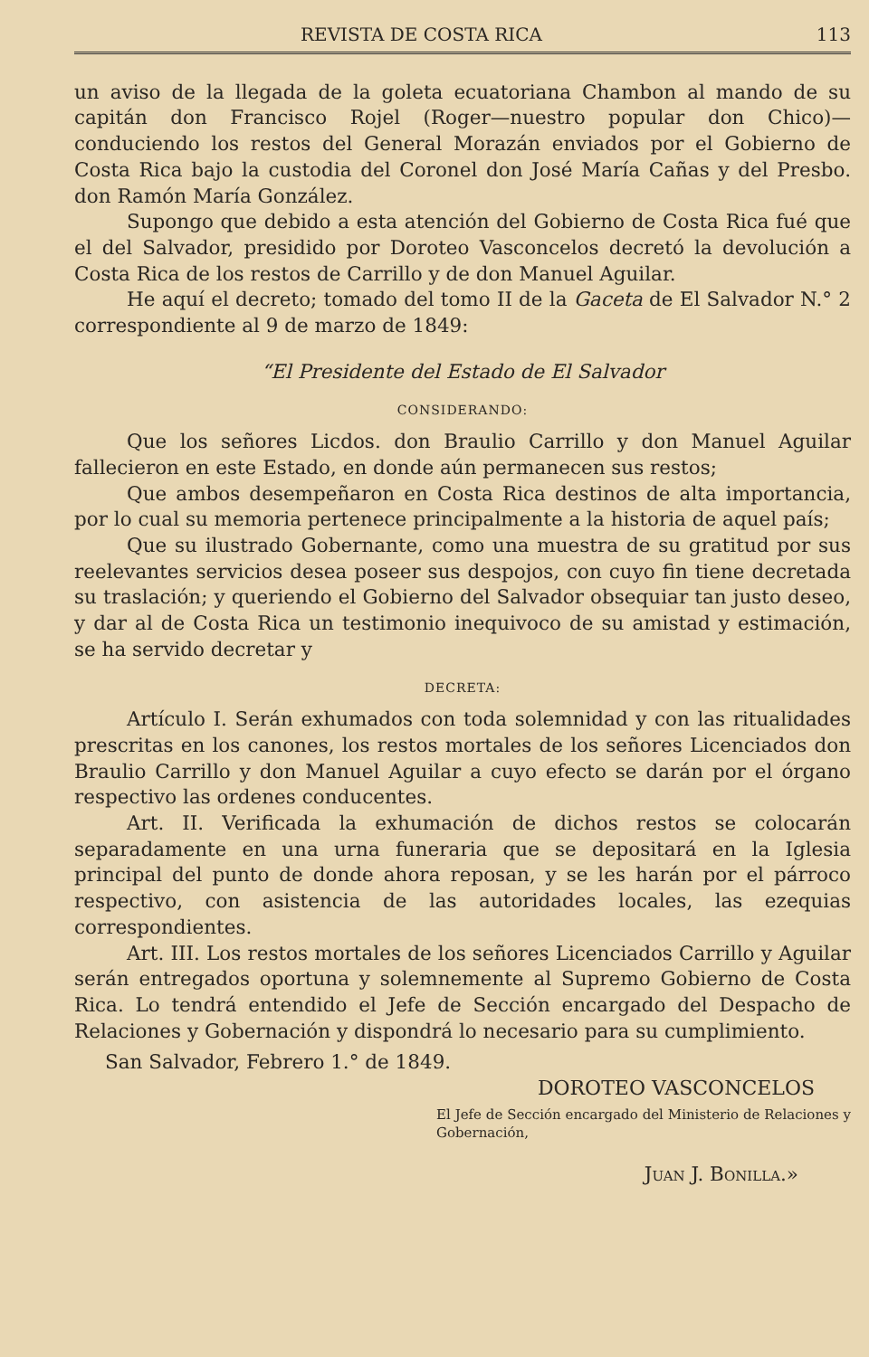REVISTA DE COSTA RICA 113
un aviso de la llegada de la goleta ecuatoriana Chambon al mando de su capitán don Francisco Rojel (Roger—nuestro popular don Chico)—conduciendo los restos del General Morazán enviados por el Gobierno de Costa Rica bajo la custodia del Coronel don José María Cañas y del Presbo. don Ramón María González.
Supongo que debido a esta atención del Gobierno de Costa Rica fué que el del Salvador, presidido por Doroteo Vasconcelos decretó la devolución a Costa Rica de los restos de Carrillo y de don Manuel Aguilar.
He aquí el decreto; tomado del tomo II de la Gaceta de El Salvador N.° 2 correspondiente al 9 de marzo de 1849:
“El Presidente del Estado de El Salvador
CONSIDERANDO:
Que los señores Licdos. don Braulio Carrillo y don Manuel Aguilar fallecieron en este Estado, en donde aún permanecen sus restos;
Que ambos desempeñaron en Costa Rica destinos de alta importancia, por lo cual su memoria pertenece principalmente a la historia de aquel país;
Que su ilustrado Gobernante, como una muestra de su gratitud por sus reelevantes servicios desea poseer sus despojos, con cuyo fin tiene decretada su traslación; y queriendo el Gobierno del Salvador obsequiar tan justo deseo, y dar al de Costa Rica un testimonio inequivoco de su amistad y estimación, se ha servido decretar y
DECRETA:
Artículo I. Serán exhumados con toda solemnidad y con las ritualidades prescritas en los canones, los restos mortales de los señores Licenciados don Braulio Carrillo y don Manuel Aguilar a cuyo efecto se darán por el órgano respectivo las ordenes conducentes.
Art. II. Verificada la exhumación de dichos restos se colocarán separadamente en una urna funeraria que se depositará en la Iglesia principal del punto de donde ahora reposan, y se les harán por el párroco respectivo, con asistencia de las autoridades locales, las ezequias correspondientes.
Art. III. Los restos mortales de los señores Licenciados Carrillo y Aguilar serán entregados oportuna y solemnemente al Supremo Gobierno de Costa Rica. Lo tendrá entendido el Jefe de Sección encargado del Despacho de Relaciones y Gobernación y dispondrá lo necesario para su cumplimiento.
San Salvador, Febrero 1.° de 1849.
DOROTEO VASCONCELOS
El Jefe de Sección encargado del Ministerio de Relaciones y Gobernación,
JUAN J. BONILLA.»